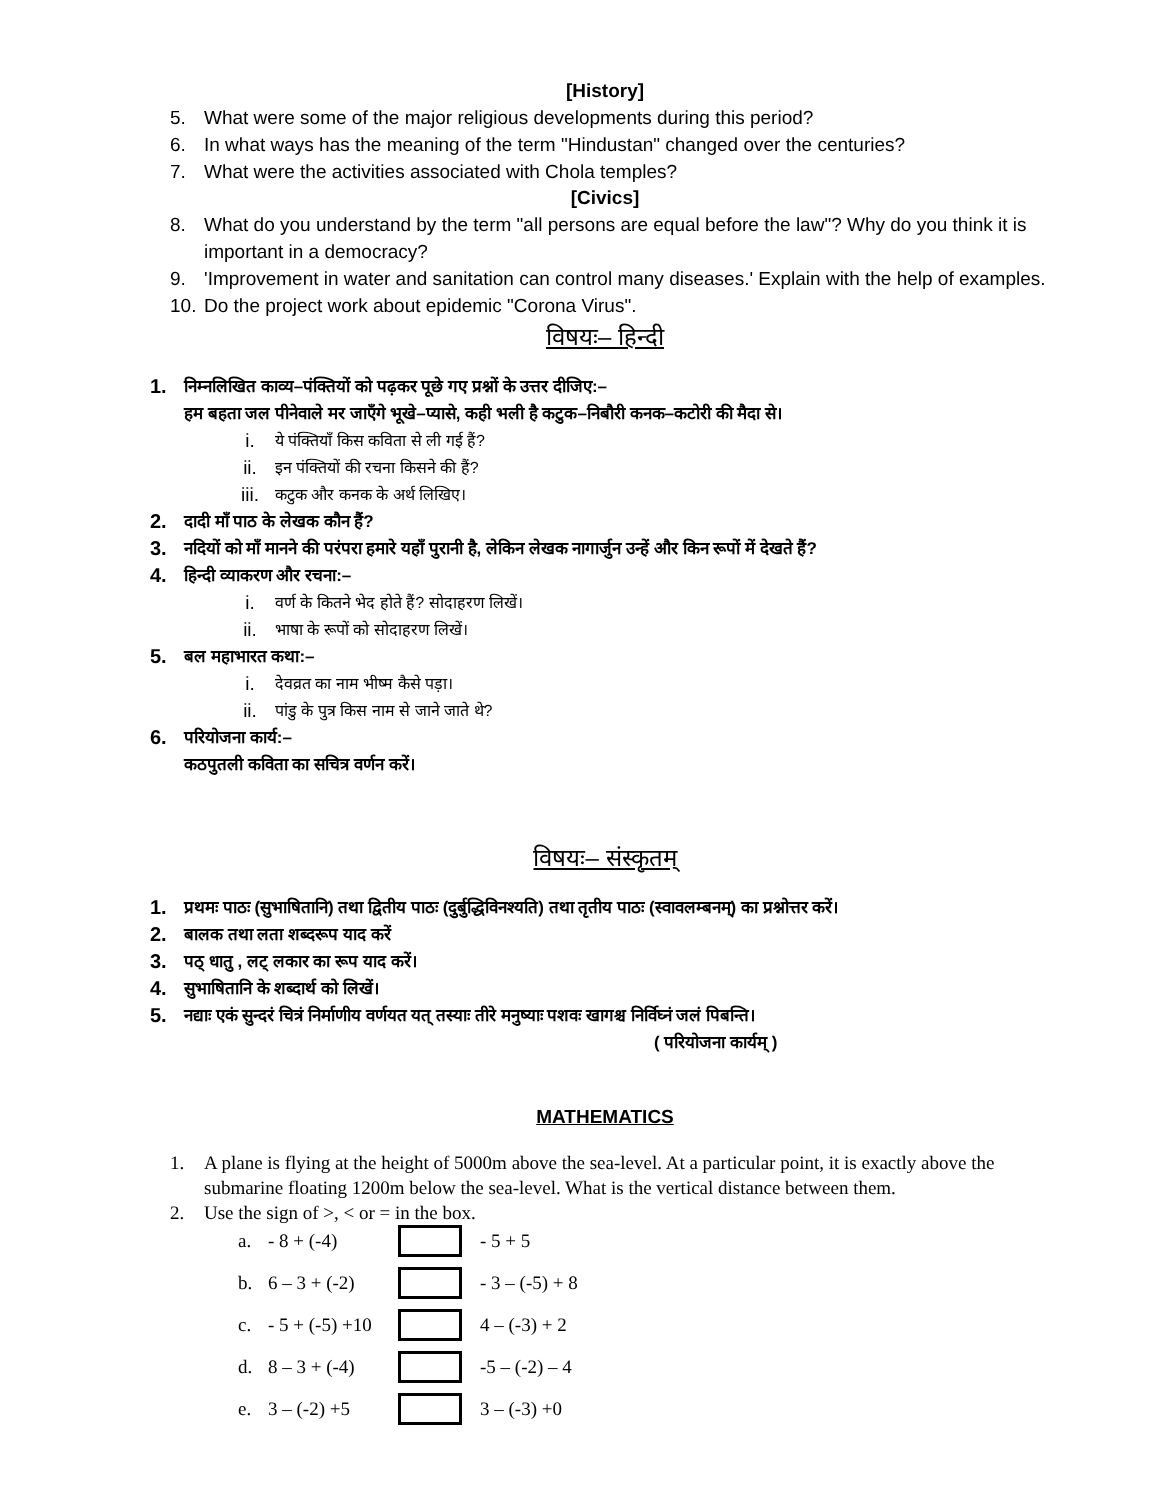[History]
5. What were some of the major religious developments during this period?
6. In what ways has the meaning of the term "Hindustan" changed over the centuries?
7. What were the activities associated with Chola temples?
[Civics]
8. What do you understand by the term "all persons are equal before the law"? Why do you think it is important in a democracy?
9. 'Improvement in water and sanitation can control many diseases.' Explain with the help of examples.
10. Do the project work about epidemic "Corona Virus".
विषयः– हिन्दी
1. निम्नलिखित काव्य–पंक्तियों को पढ़कर पूछे गए प्रश्नों के उत्तर दीजिए:–
हम बहता जल पीनेवाले मर जाएँगे भूखे–प्यासे, कही भली है कटुक–निबौरी कनक–कटोरी की मैदा से।
i. ये पंक्तियाँ किस कविता से ली गई हैं?
ii. इन पंक्तियों की रचना किसने की हैं?
iii. कटुक और कनक के अर्थ लिखिए।
2. दादी माँ पाठ के लेखक कौन हैं?
3. नदियों को माँ मानने की परंपरा हमारे यहाँ पुरानी है, लेकिन लेखक नागार्जुन उन्हें और किन रूपों में देखते हैं?
4. हिन्दी व्याकरण और रचना:–
i. वर्ण के कितने भेद होते हैं? सोदाहरण लिखें।
ii. भाषा के रूपों को सोदाहरण लिखें।
5. बल महाभारत कथा:–
i. देवव्रत का नाम भीष्म कैसे पड़ा।
ii. पांडु के पुत्र किस नाम से जाने जाते थे?
6. परियोजना कार्य:–
कठपुतली कविता का सचित्र वर्णन करें।
विषयः– संस्कृतम्
1. प्रथमः पाठः (सुभाषितानि) तथा द्वितीय पाठः (दुर्बुद्धिविनश्यति) तथा तृतीय पाठः (स्वावलम्बनम्) का प्रश्नोत्तर करें।
2. बालक तथा लता शब्दरूप याद करें
3. पठ् धातु , लट् लकार का रूप याद करें।
4. सुभाषितानि के शब्दार्थ को लिखें।
5. नद्याः एकं सुन्दरं चित्रं निर्माणीय वर्णयत यत् तस्याः तीरे मनुष्याः पशवः खागश्च निर्विघ्नं जलं पिबन्ति।
( परियोजना कार्यम् )
MATHEMATICS
1. A plane is flying at the height of 5000m above the sea-level. At a particular point, it is exactly above the submarine floating 1200m below the sea-level. What is the vertical distance between them.
2. Use the sign of >, < or = in the box.
a. - 8 + (-4) - 5 + 5
b. 6 – 3 + (-2) - 3 – (-5) + 8
c. - 5 + (-5) +10 4 – (-3) + 2
d. 8 – 3 + (-4) -5 – (-2) – 4
e. 3 – (-2) +5 3 – (-3) +0